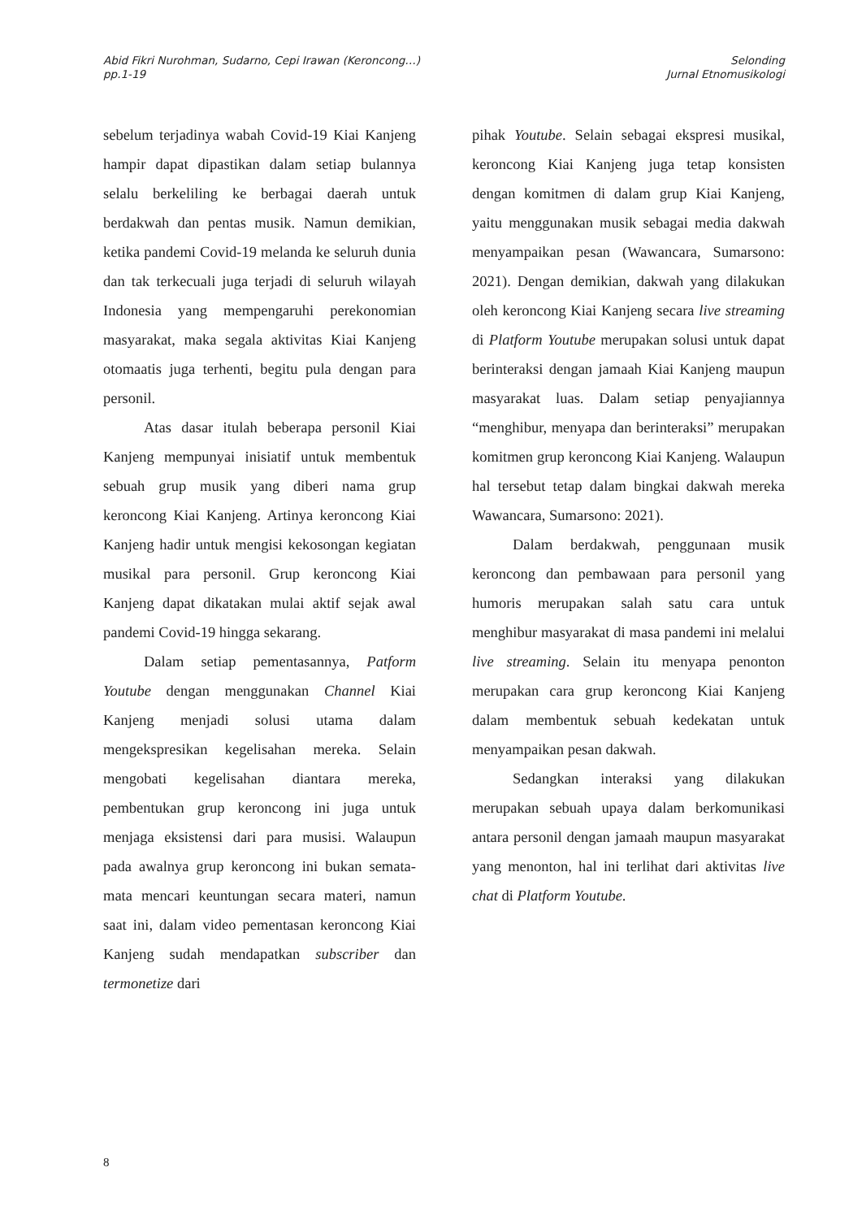Abid Fikri Nurohman, Sudarno, Cepi Irawan (Keroncong…)
pp.1-19
Selonding
Jurnal Etnomusikologi
sebelum terjadinya wabah Covid-19 Kiai Kanjeng hampir dapat dipastikan dalam setiap bulannya selalu berkeliling ke berbagai daerah untuk berdakwah dan pentas musik. Namun demikian, ketika pandemi Covid-19 melanda ke seluruh dunia dan tak terkecuali juga terjadi di seluruh wilayah Indonesia yang mempengaruhi perekonomian masyarakat, maka segala aktivitas Kiai Kanjeng otomaatis juga terhenti, begitu pula dengan para personil.
Atas dasar itulah beberapa personil Kiai Kanjeng mempunyai inisiatif untuk membentuk sebuah grup musik yang diberi nama grup keroncong Kiai Kanjeng. Artinya keroncong Kiai Kanjeng hadir untuk mengisi kekosongan kegiatan musikal para personil. Grup keroncong Kiai Kanjeng dapat dikatakan mulai aktif sejak awal pandemi Covid-19 hingga sekarang.
Dalam setiap pementasannya, Patform Youtube dengan menggunakan Channel Kiai Kanjeng menjadi solusi utama dalam mengekspresikan kegelisahan mereka. Selain mengobati kegelisahan diantara mereka, pembentukan grup keroncong ini juga untuk menjaga eksistensi dari para musisi. Walaupun pada awalnya grup keroncong ini bukan semata-mata mencari keuntungan secara materi, namun saat ini, dalam video pementasan keroncong Kiai Kanjeng sudah mendapatkan subscriber dan termonetize dari
pihak Youtube. Selain sebagai ekspresi musikal, keroncong Kiai Kanjeng juga tetap konsisten dengan komitmen di dalam grup Kiai Kanjeng, yaitu menggunakan musik sebagai media dakwah menyampaikan pesan (Wawancara, Sumarsono: 2021). Dengan demikian, dakwah yang dilakukan oleh keroncong Kiai Kanjeng secara live streaming di Platform Youtube merupakan solusi untuk dapat berinteraksi dengan jamaah Kiai Kanjeng maupun masyarakat luas. Dalam setiap penyajiannya “menghibur, menyapa dan berinteraksi” merupakan komitmen grup keroncong Kiai Kanjeng. Walaupun hal tersebut tetap dalam bingkai dakwah mereka Wawancara, Sumarsono: 2021).
Dalam berdakwah, penggunaan musik keroncong dan pembawaan para personil yang humoris merupakan salah satu cara untuk menghibur masyarakat di masa pandemi ini melalui live streaming. Selain itu menyapa penonton merupakan cara grup keroncong Kiai Kanjeng dalam membentuk sebuah kedekatan untuk menyampaikan pesan dakwah.
Sedangkan interaksi yang dilakukan merupakan sebuah upaya dalam berkomunikasi antara personil dengan jamaah maupun masyarakat yang menonton, hal ini terlihat dari aktivitas live chat di Platform Youtube.
8